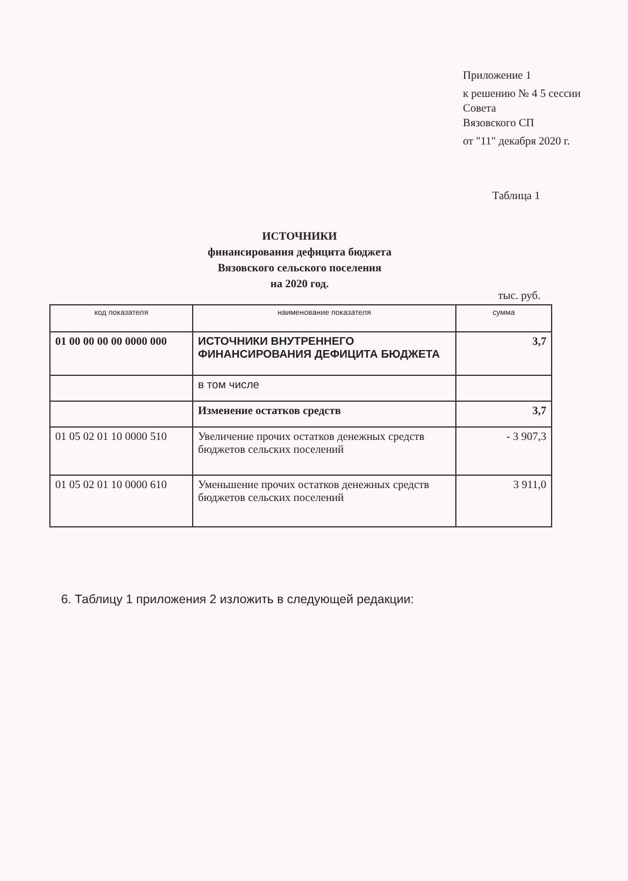Приложение 1
к решению № 4 5 сессии Совета
Вязовского СП
от "11" декабря 2020 г.
Таблица 1
ИСТОЧНИКИ
финансирования дефицита бюджета
Вязовского сельского поселения
на 2020 год.
тыс. руб.
| код показателя | наименование показателя | сумма |
| --- | --- | --- |
| 01 00 00 00 00 0000 000 | ИСТОЧНИКИ ВНУТРЕННЕГО ФИНАНСИРОВАНИЯ ДЕФИЦИТА БЮДЖЕТА | 3,7 |
| | в том числе | |
| | Изменение остатков средств | 3,7 |
| 01 05 02 01 10 0000 510 | Увеличение прочих остатков денежных средств бюджетов сельских поселений | - 3 907,3 |
| 01 05 02 01 10 0000 610 | Уменьшение прочих остатков денежных средств бюджетов сельских поселений | 3 911,0 |
6. Таблицу 1 приложения 2 изложить в следующей редакции: